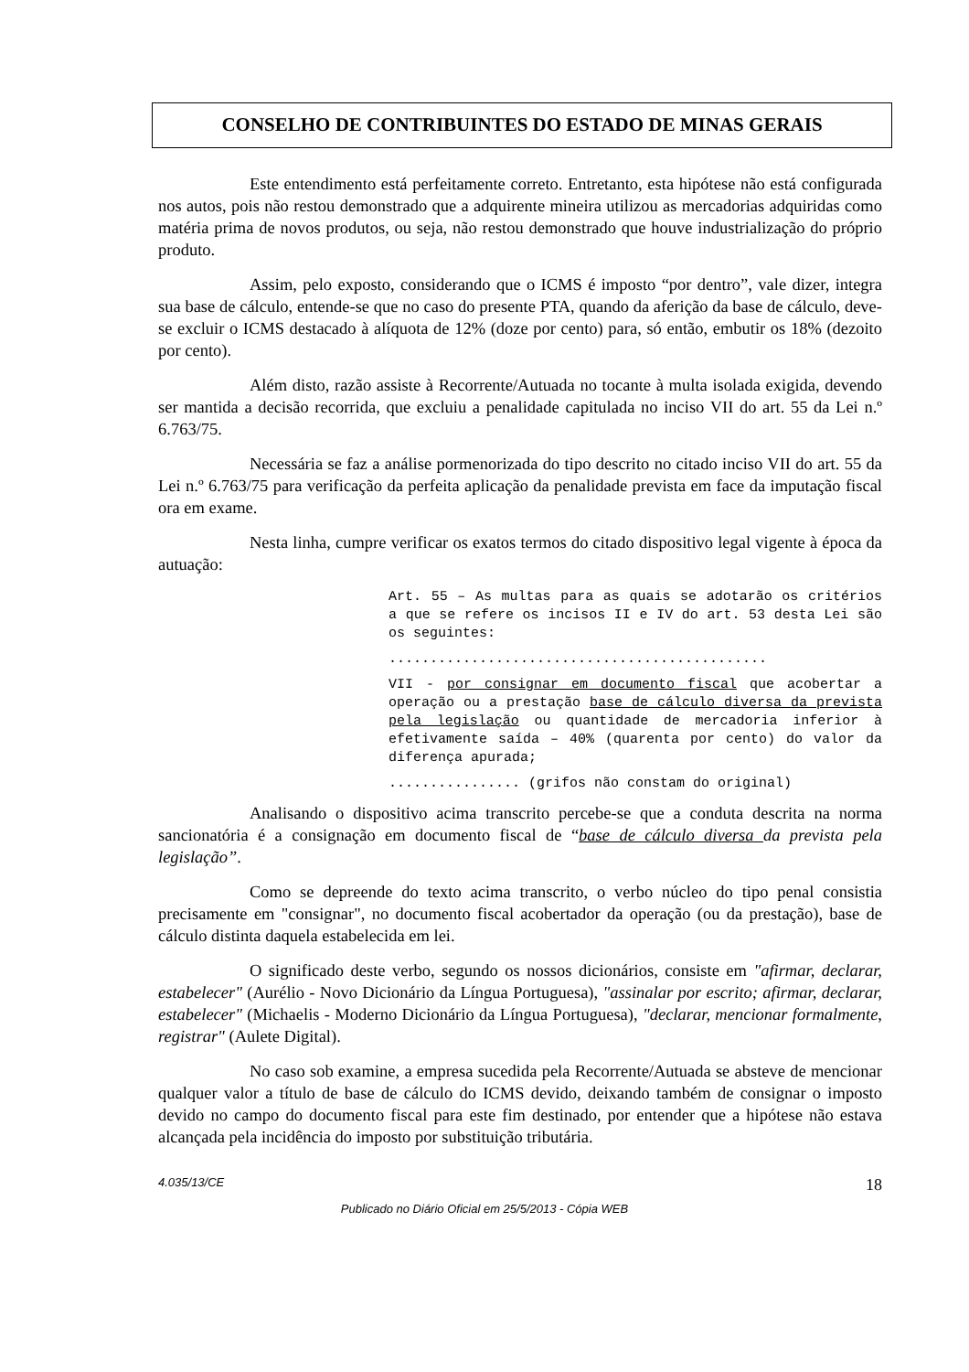CONSELHO DE CONTRIBUINTES DO ESTADO DE MINAS GERAIS
Este entendimento está perfeitamente correto. Entretanto, esta hipótese não está configurada nos autos, pois não restou demonstrado que a adquirente mineira utilizou as mercadorias adquiridas como matéria prima de novos produtos, ou seja, não restou demonstrado que houve industrialização do próprio produto.
Assim, pelo exposto, considerando que o ICMS é imposto “por dentro”, vale dizer, integra sua base de cálculo, entende-se que no caso do presente PTA, quando da aferição da base de cálculo, deve-se excluir o ICMS destacado à alíquota de 12% (doze por cento) para, só então, embutir os 18% (dezoito por cento).
Além disto, razão assiste à Recorrente/Autuada no tocante à multa isolada exigida, devendo ser mantida a decisão recorrida, que excluiu a penalidade capitulada no inciso VII do art. 55 da Lei n.º 6.763/75.
Necessária se faz a análise pormenorizada do tipo descrito no citado inciso VII do art. 55 da Lei n.º 6.763/75 para verificação da perfeita aplicação da penalidade prevista em face da imputação fiscal ora em exame.
Nesta linha, cumpre verificar os exatos termos do citado dispositivo legal vigente à época da autuação:
Art. 55 – As multas para as quais se adotarão os critérios a que se refere os incisos II e IV do art. 53 desta Lei são os seguintes:
..............................................
VII - por consignar em documento fiscal que acobertar a operação ou a prestação base de cálculo diversa da prevista pela legislação ou quantidade de mercadoria inferior à efetivamente saída – 40% (quarenta por cento) do valor da diferença apurada;
................ (grifos não constam do original)
Analisando o dispositivo acima transcrito percebe-se que a conduta descrita na norma sancionatória é a consignação em documento fiscal de “base de cálculo diversa da prevista pela legislação”.
Como se depreende do texto acima transcrito, o verbo núcleo do tipo penal consistia precisamente em "consignar", no documento fiscal acobertador da operação (ou da prestação), base de cálculo distinta daquela estabelecida em lei.
O significado deste verbo, segundo os nossos dicionários, consiste em "afirmar, declarar, estabelecer" (Aurélio - Novo Dicionário da Língua Portuguesa), "assinalar por escrito; afirmar, declarar, estabelecer" (Michaelis - Moderno Dicionário da Língua Portuguesa), "declarar, mencionar formalmente, registrar" (Aulete Digital).
No caso sob examine, a empresa sucedida pela Recorrente/Autuada se absteve de mencionar qualquer valor a título de base de cálculo do ICMS devido, deixando também de consignar o imposto devido no campo do documento fiscal para este fim destinado, por entender que a hipótese não estava alcançada pela incidência do imposto por substituição tributária.
4.035/13/CE 18
Publicado no Diário Oficial em 25/5/2013 - Cópia WEB